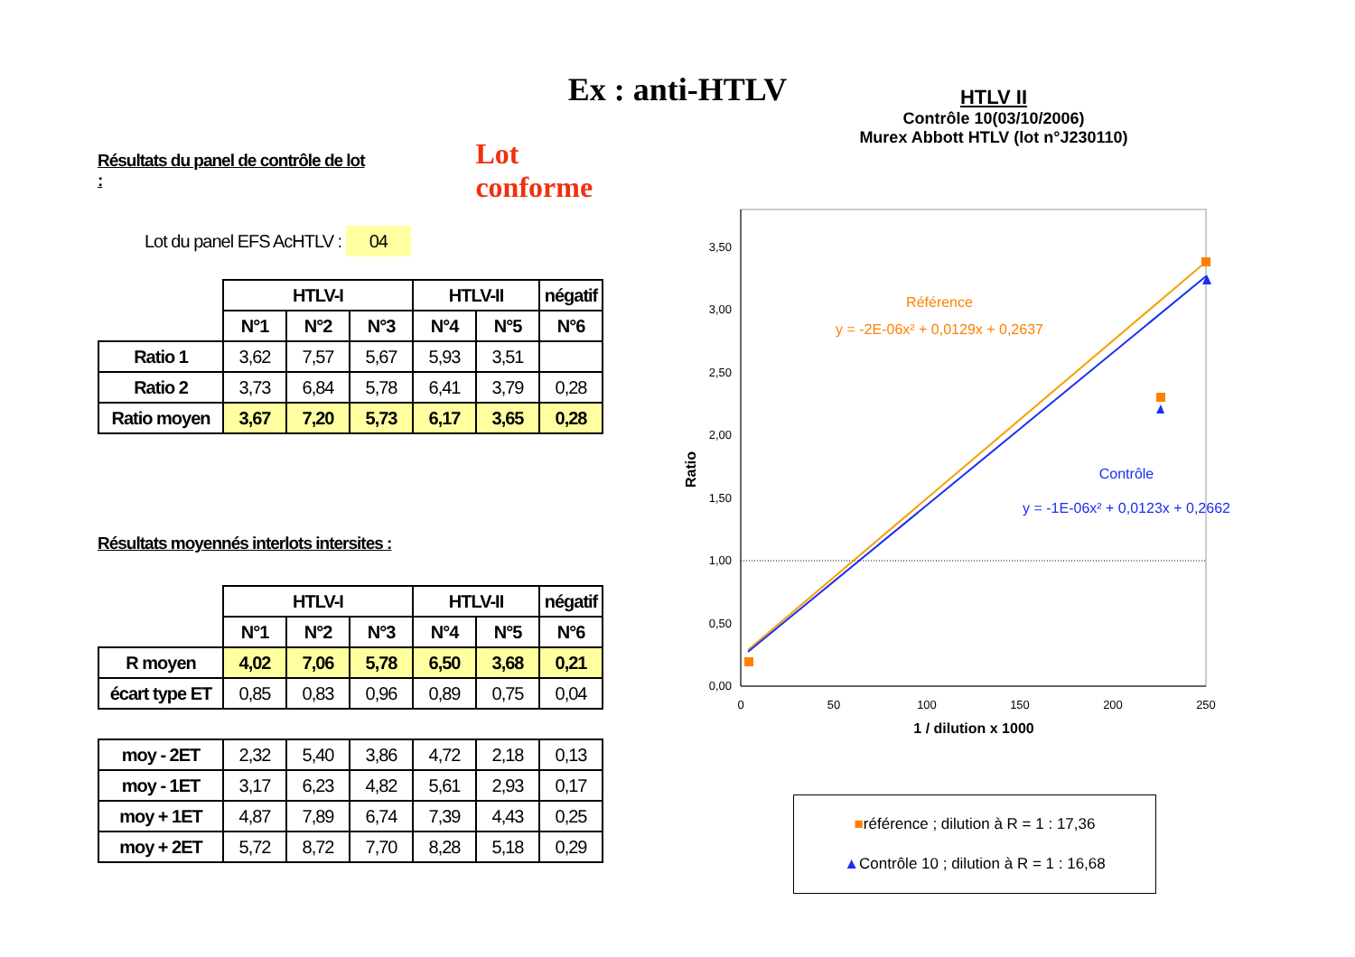Ex : anti-HTLV
Résultats du panel de contrôle de lot : Lot conforme
Lot du panel EFS AcHTLV : 04
| | HTLV-I | | | HTLV-II | | négatif |
| --- | --- | --- | --- | --- | --- | --- |
| | N°1 | N°2 | N°3 | N°4 | N°5 | N°6 |
| Ratio 1 | 3,62 | 7,57 | 5,67 | 5,93 | 3,51 | |
| Ratio 2 | 3,73 | 6,84 | 5,78 | 6,41 | 3,79 | 0,28 |
| Ratio moyen | 3,67 | 7,20 | 5,73 | 6,17 | 3,65 | 0,28 |
Résultats moyennés interlots intersites :
| | HTLV-I | | | HTLV-II | | négatif |
| --- | --- | --- | --- | --- | --- | --- |
| | N°1 | N°2 | N°3 | N°4 | N°5 | N°6 |
| R moyen | 4,02 | 7,06 | 5,78 | 6,50 | 3,68 | 0,21 |
| écart type ET | 0,85 | 0,83 | 0,96 | 0,89 | 0,75 | 0,04 |
| moy - 2ET | 2,32 | 5,40 | 3,86 | 4,72 | 2,18 | 0,13 |
| moy - 1ET | 3,17 | 6,23 | 4,82 | 5,61 | 2,93 | 0,17 |
| moy + 1ET | 4,87 | 7,89 | 6,74 | 7,39 | 4,43 | 0,25 |
| moy + 2ET | 5,72 | 8,72 | 7,70 | 8,28 | 5,18 | 0,29 |
HTLV II
Contrôle 10(03/10/2006)
Murex Abbott HTLV (lot n°J230110)
0,00
0,50
1,00
1,50
2,00
2,50
3,00
3,50
0
50
100
150
200
250
1 / dilution x 1000
Ratio
Référence
y = -2E-06x² + 0,0129x + 0,2637
Contrôle
y = -1E-06x² + 0,0123x + 0,2662
■référence ; dilution à R = 1 : 17,36
▲Contrôle 10 ; dilution à R = 1 : 16,68